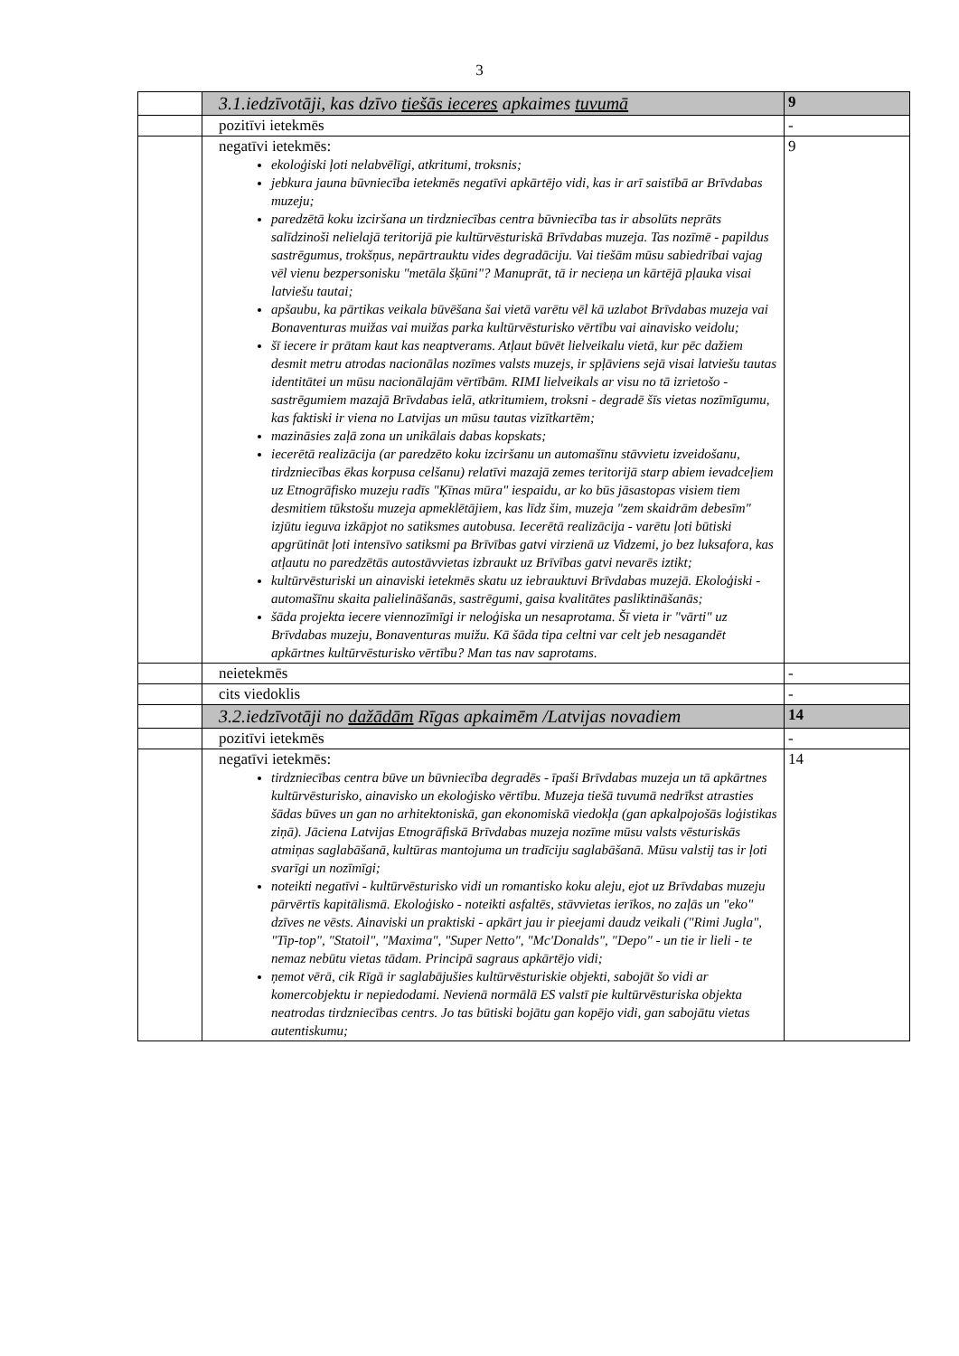3
| | 3.1.iedzīvotāji, kas dzīvo tiešās ieceres apkaimes tuvumā | 9 |
| | pozitīvi ietekmēs | - |
| | negatīvi ietekmēs: ekoloģiski ļoti nelabvēlīgi, atkritumi, troksnis; jebkura jauna būvniecība ietekmēs negatīvi apkārtējo vidi, kas ir arī saistībā ar Brīvdabas muzeju; paredzētā koku izciršana un tirdzniecības centra būvniecība tas ir absolūts neprāts salīdzinoši nelielajā teritorijā pie kultūrvēsturiskā Brīvdabas muzeja. Tas nozīmē - papildus sastrēgumus, trokšņus, nepārtrauktu vides degradāciju. Vai tiešām mūsu sabiedrībai vajag vēl vienu bezpersonisku "metāla šķūni"? Manuprāt, tā ir necieņa un kārtējā pļauka visai latviešu tautai; apšaubu, ka pārtikas veikala būvēšana šai vietā varētu vēl kā uzlabot Brīvdabas muzeja vai Bonaventuras muižas vai muižas parka kultūrvēsturisko vērtību vai ainavisko veidolu; šī iecere ir prātam kaut kas neaptverams. Atļaut būvēt lielveikalu vietā, kur pēc dažiem desmit metru atrodas nacionālas nozīmes valsts muzejs, ir spļāviens sejā visai latviešu tautas identitātei un mūsu nacionālajām vērtībām. RIMI lielveikals ar visu no tā izrietošo - sastrēgumiem mazajā Brīvdabas ielā, atkritumiem, troksni - degradē šīs vietas nozīmīgumu, kas faktiski ir viena no Latvijas un mūsu tautas vizītkartēm; mazināsies zaļā zona un unikālais dabas kopskats; iecerētā realizācija (ar paredzēto koku izciršanu un automašīnu stāvvietu izveidošanu, tirdzniecības ēkas korpusa celšanu) relatīvi mazajā zemes teritorijā starp abiem ievadceļiem uz Etnogrāfisko muzeju radīs "Ķīnas mūra" iespaidu, ar ko būs jāsastopas visiem tiem desmitiem tūkstošu muzeja apmeklētājiem, kas līdz šim, muzeja "zem skaidrām debesīm" izjūtu ieguva izkāpjot no satiksmes autobusa. Iecerētā realizācija - varētu ļoti būtiski apgrūtināt ļoti intensīvo satiksmi pa Brīvības gatvi virzienā uz Vidzemi, jo bez luksafora, kas atļautu no paredzētās autostāvvietas izbraukt uz Brīvības gatvi nevarēs iztikt; kultūrvēsturiski un ainaviski ietekmēs skatu uz iebrauktuvi Brīvdabas muzejā. Ekoloģiski - automašīnu skaita palielināšanās, sastrēgumi, gaisa kvalitātes pasliktināšanās; šāda projekta iecere viennozīmīgi ir neloģiska un nesaprotama. Šī vieta ir "vārti" uz Brīvdabas muzeju, Bonaventuras muižu. Kā šāda tipa celtni var celt jeb nesagandēt apkārtnes kultūrvēsturisko vērtību? Man tas nav saprotams. | 9 |
| | neietekmēs | - |
| | cits viedoklis | - |
| | 3.2.iedzīvotāji no dažādām Rīgas apkaimēm /Latvijas novadiem | 14 |
| | pozitīvi ietekmēs | - |
| | negatīvi ietekmēs: tirdzniecības centra būve un būvniecība degradēs - īpaši Brīvdabas muzeja un tā apkārtnes kultūrvēsturisko, ainavisko un ekoloģisko vērtību. Muzeja tiešā tuvumā nedrīkst atrasties šādas būves un gan no arhitektoniskā, gan ekonomiskā viedokļa (gan apkalpojošās loģistikas ziņā). Jāciena Latvijas Etnogrāfiskā Brīvdabas muzeja nozīme mūsu valsts vēsturiskās atmiņas saglabāšanā, kultūras mantojuma un tradīciju saglabāšanā. Mūsu valstij tas ir ļoti svarīgi un nozīmīgi; noteikti negatīvi - kultūrvēsturisko vidi un romantisko koku aleju, ejot uz Brīvdabas muzeju pārvērtīs kapitālismā. Ekoloģisko - noteikti asfaltēs, stāvvietas ierīkos, no zaļās un "eko" dzīves ne vēsts. Ainaviski un praktiski - apkārt jau ir pieejami daudz veikali ("Rimi Jugla", "Tip-top", "Statoil", "Maxima", "Super Netto", "Mc'Donalds", "Depo" - un tie ir lieli - te nemaz nebūtu vietas tādam. Principā sagraus apkārtējo vidi; ņemot vērā, cik Rīgā ir saglabājušies kultūrvēsturiskie objekti, sabojāt šo vidi ar komercobjektu ir nepiedodami. Nevienā normālā ES valstī pie kultūrvēsturiska objekta neatrodas tirdzniecības centrs. Jo tas būtiski bojātu gan kopējo vidi, gan sabojātu vietas autentiskumu; | 14 |